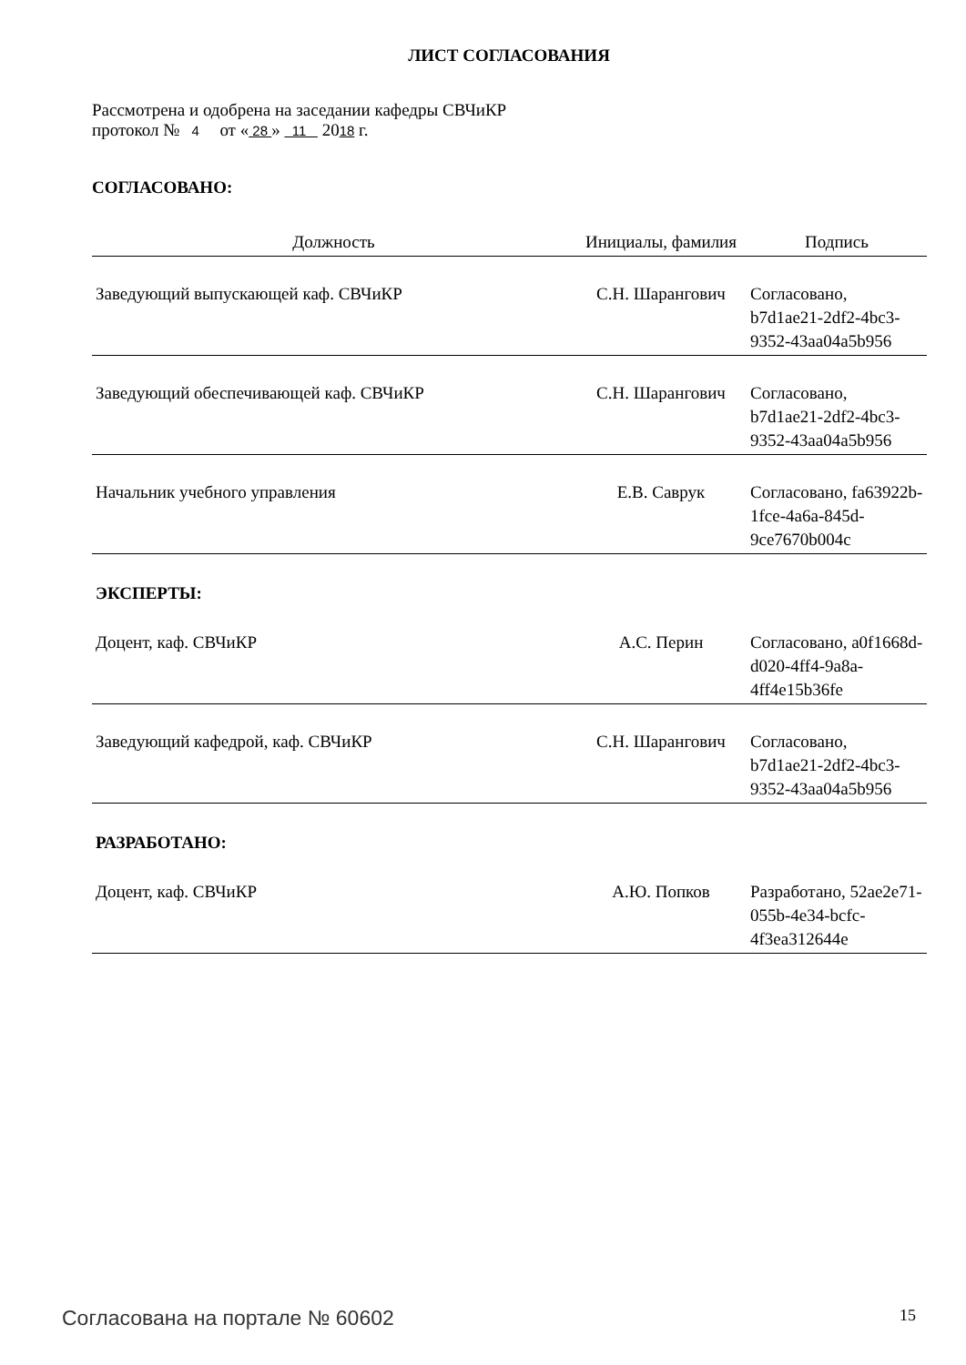ЛИСТ СОГЛАСОВАНИЯ
Рассмотрена и одобрена на заседании кафедры СВЧиКР
протокол № 4 от « 28 » 11 2018 г.
СОГЛАСОВАНО:
| Должность | Инициалы, фамилия | Подпись |
| --- | --- | --- |
| Заведующий выпускающей каф. СВЧиКР | С.Н. Шарангович | Согласовано, b7d1ae21-2df2-4bc3-9352-43aa04a5b956 |
| Заведующий обеспечивающей каф. СВЧиКР | С.Н. Шарангович | Согласовано, b7d1ae21-2df2-4bc3-9352-43aa04a5b956 |
| Начальник учебного управления | Е.В. Саврук | Согласовано, fa63922b-1fce-4a6a-845d-9ce7670b004c |
| ЭКСПЕРТЫ: | | |
| Доцент, каф. СВЧиКР | А.С. Перин | Согласовано, a0f1668d-d020-4ff4-9a8a-4ff4e15b36fe |
| Заведующий кафедрой, каф. СВЧиКР | С.Н. Шарангович | Согласовано, b7d1ae21-2df2-4bc3-9352-43aa04a5b956 |
| РАЗРАБОТАНО: | | |
| Доцент, каф. СВЧиКР | А.Ю. Попков | Разработано, 52ae2e71-055b-4e34-bcfc-4f3ea312644e |
Согласована на портале № 60602 15